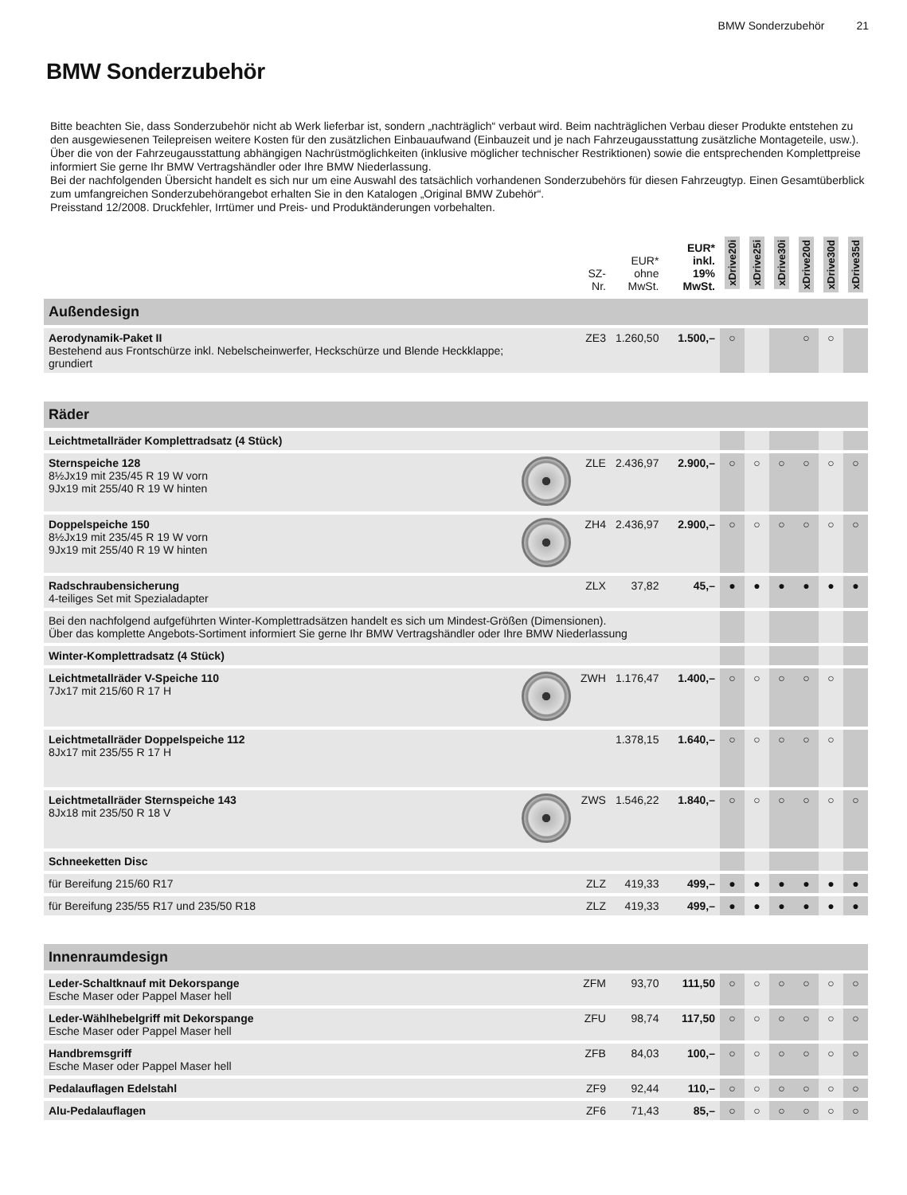BMW Sonderzubehör 21
BMW Sonderzubehör
Bitte beachten Sie, dass Sonderzubehör nicht ab Werk lieferbar ist, sondern „nachträglich“ verbaut wird. Beim nachträglichen Verbau dieser Produkte entstehen zu den ausgewiesenen Teilepreisen weitere Kosten für den zusätzlichen Einbauaufwand (Einbauzeit und je nach Fahrzeugausstattung zusätzliche Montageteile, usw.). Über die von der Fahrzeugausstattung abhängigen Nachrüstmöglichkeiten (inklusive möglicher technischer Restriktionen) sowie die entsprechenden Komplettpreise informiert Sie gerne Ihr BMW Vertragshändler oder Ihre BMW Niederlassung.
Bei der nachfolgenden Übersicht handelt es sich nur um eine Auswahl des tatsächlich vorhandenen Sonderzubehörs für diesen Fahrzeugtyp. Einen Gesamtüberblick zum umfangreichen Sonderzubehörangebot erhalten Sie in den Katalogen „Original BMW Zubehör“.
Preisstand 12/2008. Druckfehler, Irrtümer und Preis- und Produktänderungen vorbehalten.
| | | SZ- Nr. | EUR* ohne MwSt. | EUR* inkl. 19% MwSt. | xDrive20i | xDrive25i | xDrive30i | xDrive20d | xDrive30d | xDrive35d |
| --- | --- | --- | --- | --- | --- | --- | --- | --- | --- | --- |
| Außendesign | | | | | | | | | | |
| Aerodynamik-Paket II Bestehend aus Frontschürze inkl. Nebelscheinwerfer, Heckschürze und Blende Heckklappe; grundiert | | ZE3 | 1.260,50 | 1.500,– | ○ | | | ○ | ○ | |
| Räder | | | | | | | | | | |
| Leichtmetallräder Komplettradsatz (4 Stück) | | | | | | | | | | |
| Sternspeiche 128 8½Jx19 mit 235/45 R 19 W vorn 9Jx19 mit 255/40 R 19 W hinten | | ZLE | 2.436,97 | 2.900,– | ○ | ○ | ○ | ○ | ○ | ○ |
| Doppelspeiche 150 8½Jx19 mit 235/45 R 19 W vorn 9Jx19 mit 255/40 R 19 W hinten | | ZH4 | 2.436,97 | 2.900,– | ○ | ○ | ○ | ○ | ○ | ○ |
| Radschraubensicherung 4-teiliges Set mit Spezialadapter | | ZLX | 37,82 | 45,– | ● | ● | ● | ● | ● | ● |
| Bei den nachfolgend aufgeführten Winter-Komplettradsätzen handelt es sich um Mindest-Größen (Dimensionen). Über das komplette Angebots-Sortiment informiert Sie gerne Ihr BMW Vertragshändler oder Ihre BMW Niederlassung | | | | | | | | | | |
| Winter-Komplettradsatz (4 Stück) | | | | | | | | | | |
| Leichtmetallräder V-Speiche 110 7Jx17 mit 215/60 R 17 H | | ZWH | 1.176,47 | 1.400,– | ○ | ○ | ○ | ○ | ○ | |
| Leichtmetallräder Doppelspeiche 112 8Jx17 mit 235/55 R 17 H | | | 1.378,15 | 1.640,– | ○ | ○ | ○ | ○ | ○ | |
| Leichtmetallräder Sternspeiche 143 8Jx18 mit 235/50 R 18 V | | ZWS | 1.546,22 | 1.840,– | ○ | ○ | ○ | ○ | ○ | ○ |
| Schneeketten Disc | | | | | | | | | | |
| für Bereifung 215/60 R17 | | ZLZ | 419,33 | 499,– | ● | ● | ● | ● | ● | ● |
| für Bereifung 235/55 R17 und 235/50 R18 | | ZLZ | 419,33 | 499,– | ● | ● | ● | ● | ● | ● |
| Innenraumdesign | | | | | | | | | | |
| Leder-Schaltknauf mit Dekorspange Esche Maser oder Pappel Maser hell | | ZFM | 93,70 | 111,50 | ○ | ○ | ○ | ○ | ○ | ○ |
| Leder-Wählhebelgriff mit Dekorspange Esche Maser oder Pappel Maser hell | | ZFU | 98,74 | 117,50 | ○ | ○ | ○ | ○ | ○ | ○ |
| Handbremsgriff Esche Maser oder Pappel Maser hell | | ZFB | 84,03 | 100,– | ○ | ○ | ○ | ○ | ○ | ○ |
| Pedalauflagen Edelstahl | | ZF9 | 92,44 | 110,– | ○ | ○ | ○ | ○ | ○ | ○ |
| Alu-Pedalauflagen | | ZF6 | 71,43 | 85,– | ○ | ○ | ○ | ○ | ○ | ○ |